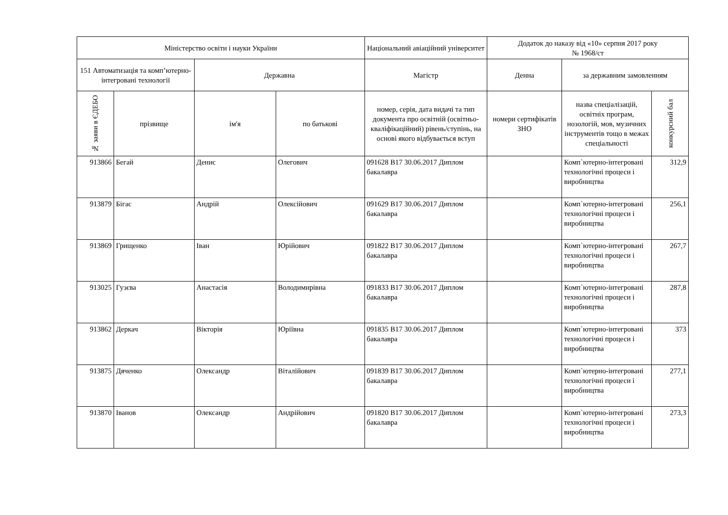| Міністерство освіти і науки України | | | | Національний авіаційний університет | Додаток до наказу від «10» серпня 2017 року № 1968/ст | | |
| --- | --- | --- | --- | --- | --- | --- | --- |
| 151 Автоматизація та комп’ютерно-інтегровані технології | | Державна | | Магістр | Денна | за державним замовленням | |
| № заяви в ЄДЕБО | прізвище | ім'я | по батькові | номер, серія, дата видачі та тип документа про освітній (освітньо-кваліфікаційний) рівень/ступінь, на основі якого відбувається вступ | номери сертифікатів ЗНО | назва спеціалізацій, освітніх програм, нозологій, мов, музичних інструментів тощо в межах спеціальності | конкурсний бал |
| 913866 | Бегай | Денис | Олегович | 091628 B17 30.06.2017 Диплом бакалавра | | Комп`ютерно-інтегровані технологічні процеси і виробництва | 312,9 |
| 913879 | Бігас | Андрій | Олексійович | 091629 B17 30.06.2017 Диплом бакалавра | | Комп`ютерно-інтегровані технологічні процеси і виробництва | 256,1 |
| 913869 | Грищенко | Іван | Юрійович | 091822 B17 30.06.2017 Диплом бакалавра | | Комп`ютерно-інтегровані технологічні процеси і виробництва | 267,7 |
| 913025 | Гузєва | Анастасія | Володимирівна | 091833 B17 30.06.2017 Диплом бакалавра | | Комп`ютерно-інтегровані технологічні процеси і виробництва | 287,8 |
| 913862 | Деркач | Вікторія | Юріївна | 091835 B17 30.06.2017 Диплом бакалавра | | Комп`ютерно-інтегровані технологічні процеси і виробництва | 373 |
| 913875 | Дяченко | Олександр | Віталійович | 091839 B17 30.06.2017 Диплом бакалавра | | Комп`ютерно-інтегровані технологічні процеси і виробництва | 277,1 |
| 913870 | Іванов | Олександр | Андрійович | 091820 B17 30.06.2017 Диплом бакалавра | | Комп`ютерно-інтегровані технологічні процеси і виробництва | 273,3 |